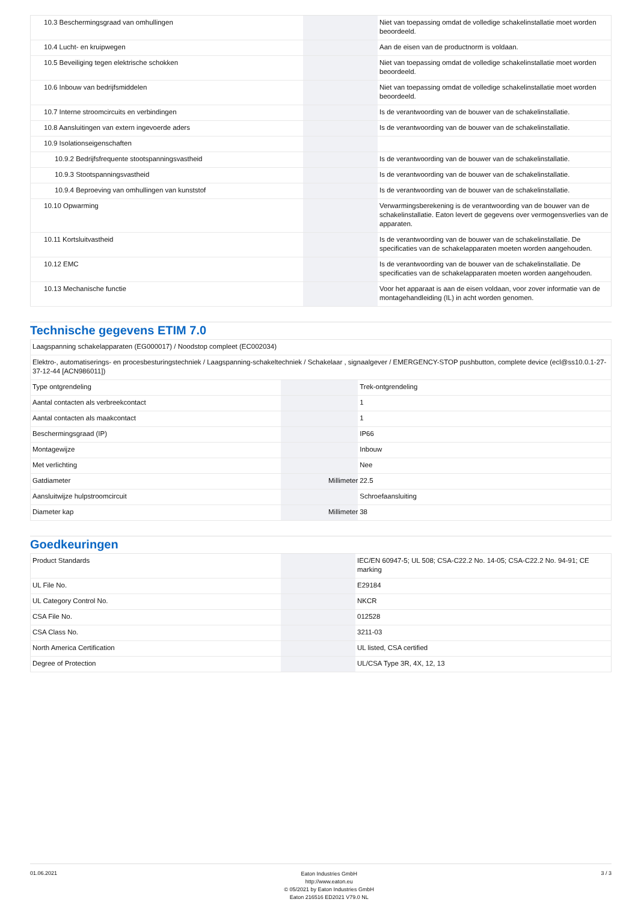| 10.3 Beschermingsgraad van omhullingen | | | Niet van toepassing omdat de volledige schakelinstallatie moet worden beoordeeld. |
| 10.4 Lucht- en kruipwegen | | | Aan de eisen van de productnorm is voldaan. |
| 10.5 Beveiliging tegen elektrische schokken | | | Niet van toepassing omdat de volledige schakelinstallatie moet worden beoordeeld. |
| 10.6 Inbouw van bedrijfsmiddelen | | | Niet van toepassing omdat de volledige schakelinstallatie moet worden beoordeeld. |
| 10.7 Interne stroomcircuits en verbindingen | | | Is de verantwoording van de bouwer van de schakelinstallatie. |
| 10.8 Aansluitingen van extern ingevoerde aders | | | Is de verantwoording van de bouwer van de schakelinstallatie. |
| 10.9 Isolationseigenschaften | | | |
| 10.9.2 Bedrijfsfrequente stootspanningsvastheid | | | Is de verantwoording van de bouwer van de schakelinstallatie. |
| 10.9.3 Stootspanningsvastheid | | | Is de verantwoording van de bouwer van de schakelinstallatie. |
| 10.9.4 Beproeving van omhullingen van kunststof | | | Is de verantwoording van de bouwer van de schakelinstallatie. |
| 10.10 Opwarming | | | Verwarmingsberekening is de verantwoording van de bouwer van de schakelinstallatie. Eaton levert de gegevens over vermogensverlies van de apparaten. |
| 10.11 Kortsluitvastheid | | | Is de verantwoording van de bouwer van de schakelinstallatie. De specificaties van de schakelapparaten moeten worden aangehouden. |
| 10.12 EMC | | | Is de verantwoording van de bouwer van de schakelinstallatie. De specificaties van de schakelapparaten moeten worden aangehouden. |
| 10.13 Mechanische functie | | | Voor het apparaat is aan de eisen voldaan, voor zover informatie van de montagehandleiding (IL) in acht worden genomen. |
Technische gegevens ETIM 7.0
| Laagspanning schakelapparaten (EG000017) / Noodstop compleet (EC002034) | | | |
| Elektro-, automatiserings- en procesbesturingstechniek / Laagspanning-schakeltechniek / Schakelaar , signaalgever / EMERGENCY-STOP pushbutton, complete device (ecl@ss10.0.1-27-37-12-44 [ACN986011]) | | | |
| Type ontgrendeling | | | Trek-ontgrendeling |
| Aantal contacten als verbreekcontact | | | 1 |
| Aantal contacten als maakcontact | | | 1 |
| Beschermingsgraad (IP) | | | IP66 |
| Montagewijze | | | Inbouw |
| Met verlichting | | | Nee |
| Gatdiameter | | Millimeter | 22.5 |
| Aansluitwijze hulpstroomcircuit | | | Schroefaansluiting |
| Diameter kap | | Millimeter | 38 |
Goedkeuringen
| Product Standards | | | IEC/EN 60947-5; UL 508; CSA-C22.2 No. 14-05; CSA-C22.2 No. 94-91; CE marking |
| UL File No. | | | E29184 |
| UL Category Control No. | | | NKCR |
| CSA File No. | | | 012528 |
| CSA Class No. | | | 3211-03 |
| North America Certification | | | UL listed, CSA certified |
| Degree of Protection | | | UL/CSA Type 3R, 4X, 12, 13 |
01.06.2021
Eaton Industries GmbH
http://www.eaton.eu
© 05/2021 by Eaton Industries GmbH
Eaton 216516 ED2021 V79.0 NL
3 / 3